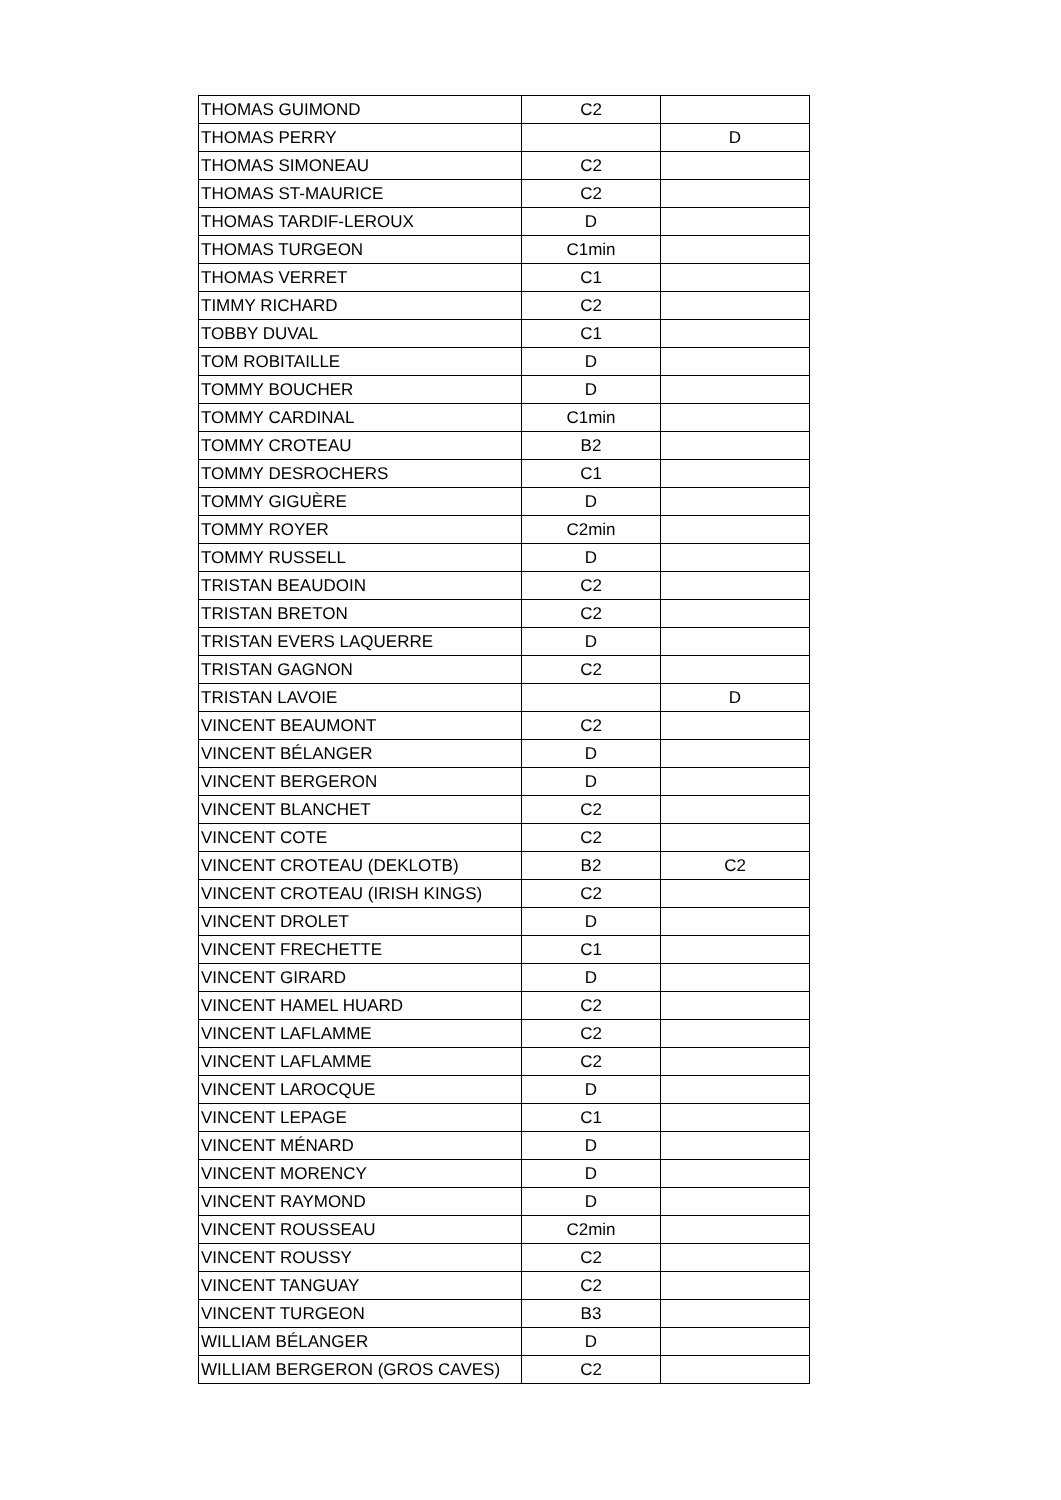| THOMAS GUIMOND | C2 | |
| THOMAS PERRY | | D |
| THOMAS SIMONEAU | C2 | |
| THOMAS ST-MAURICE | C2 | |
| THOMAS TARDIF-LEROUX | D | |
| THOMAS TURGEON | C1min | |
| THOMAS VERRET | C1 | |
| TIMMY RICHARD | C2 | |
| TOBBY DUVAL | C1 | |
| TOM ROBITAILLE | D | |
| TOMMY BOUCHER | D | |
| TOMMY CARDINAL | C1min | |
| TOMMY CROTEAU | B2 | |
| TOMMY DESROCHERS | C1 | |
| TOMMY GIGUÈRE | D | |
| TOMMY ROYER | C2min | |
| TOMMY RUSSELL | D | |
| TRISTAN BEAUDOIN | C2 | |
| TRISTAN BRETON | C2 | |
| TRISTAN EVERS LAQUERRE | D | |
| TRISTAN GAGNON | C2 | |
| TRISTAN LAVOIE | | D |
| VINCENT BEAUMONT | C2 | |
| VINCENT BÉLANGER | D | |
| VINCENT BERGERON | D | |
| VINCENT BLANCHET | C2 | |
| VINCENT COTE | C2 | |
| VINCENT CROTEAU (DEKLOTB) | B2 | C2 |
| VINCENT CROTEAU (IRISH KINGS) | C2 | |
| VINCENT DROLET | D | |
| VINCENT FRECHETTE | C1 | |
| VINCENT GIRARD | D | |
| VINCENT HAMEL HUARD | C2 | |
| VINCENT LAFLAMME | C2 | |
| VINCENT LAFLAMME | C2 | |
| VINCENT LAROCQUE | D | |
| VINCENT LEPAGE | C1 | |
| VINCENT MÉNARD | D | |
| VINCENT MORENCY | D | |
| VINCENT RAYMOND | D | |
| VINCENT ROUSSEAU | C2min | |
| VINCENT ROUSSY | C2 | |
| VINCENT TANGUAY | C2 | |
| VINCENT TURGEON | B3 | |
| WILLIAM BÉLANGER | D | |
| WILLIAM BERGERON (GROS CAVES) | C2 | |